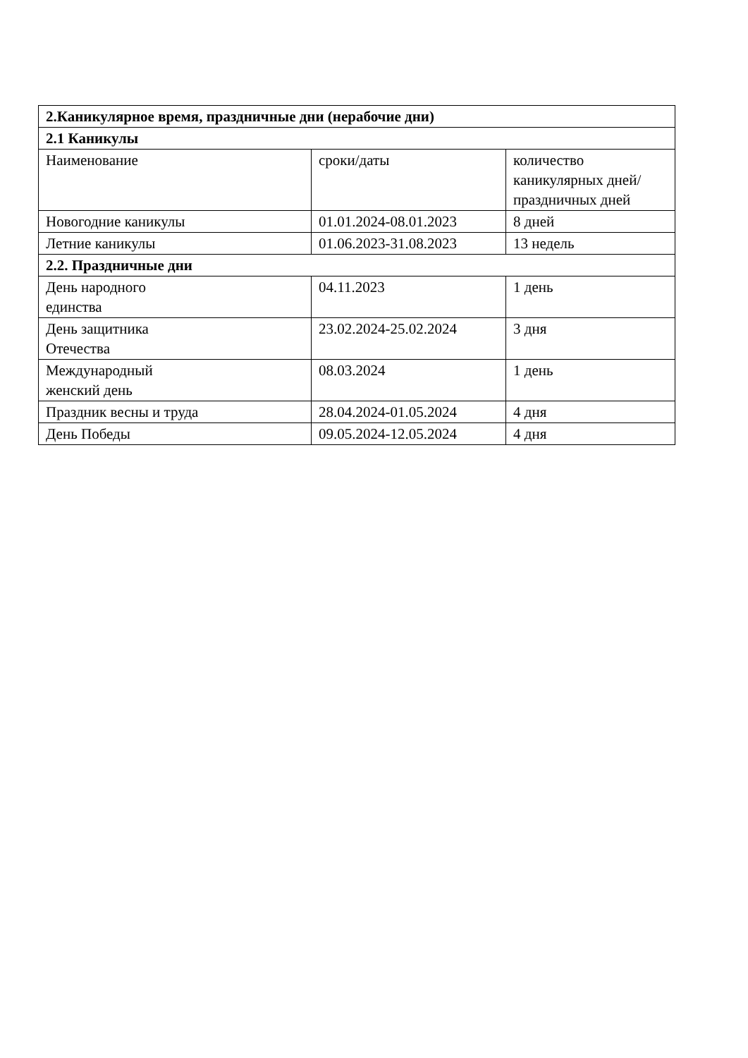| 2.Каникулярное время, праздничные дни (нерабочие дни) | | |
| --- | --- | --- |
| 2.1 Каникулы | | |
| Наименование | сроки/даты | количество каникулярных дней/праздничных дней |
| Новогодние каникулы | 01.01.2024-08.01.2023 | 8 дней |
| Летние каникулы | 01.06.2023-31.08.2023 | 13 недель |
| 2.2. Праздничные дни | | |
| День народного единства | 04.11.2023 | 1 день |
| День защитника Отечества | 23.02.2024-25.02.2024 | 3 дня |
| Международный женский день | 08.03.2024 | 1 день |
| Праздник весны и труда | 28.04.2024-01.05.2024 | 4 дня |
| День Победы | 09.05.2024-12.05.2024 | 4 дня |